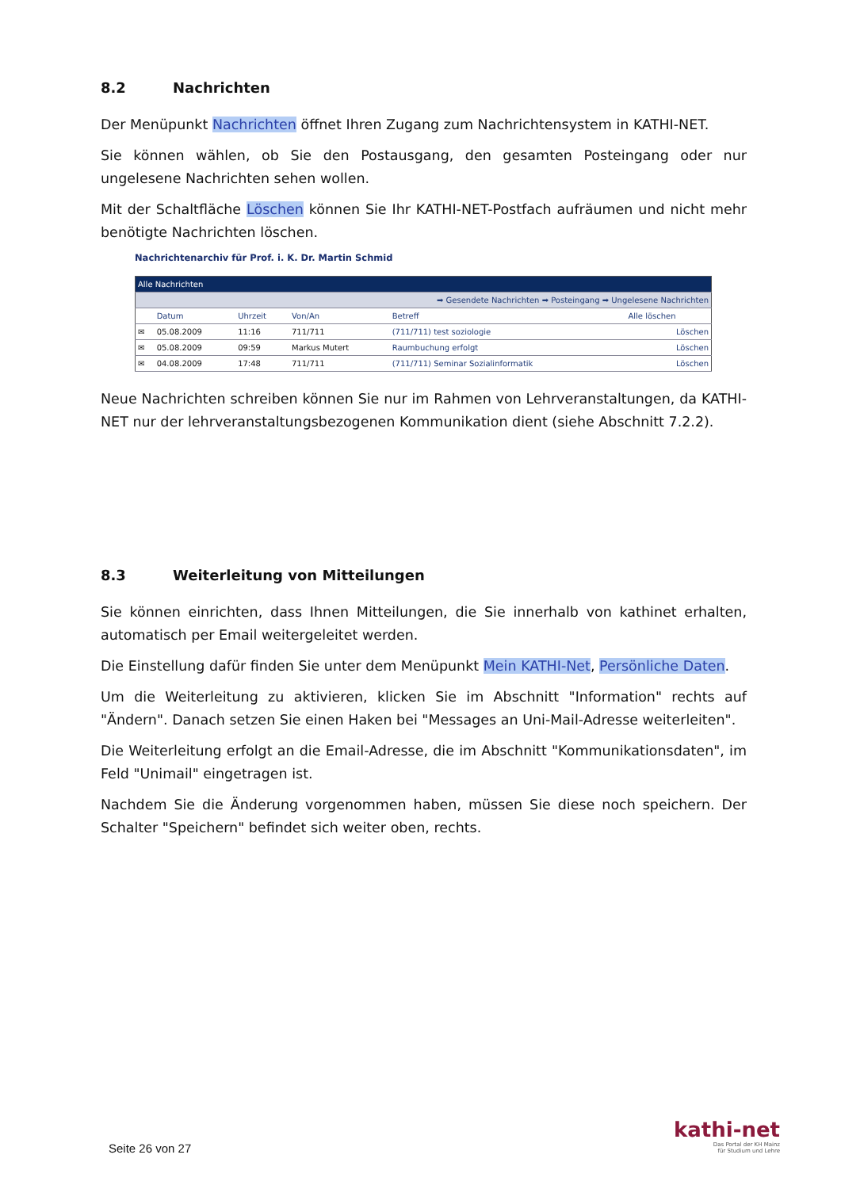8.2 Nachrichten
Der Menüpunkt Nachrichten öffnet Ihren Zugang zum Nachrichtensystem in KATHI-NET.
Sie können wählen, ob Sie den Postausgang, den gesamten Posteingang oder nur ungelesene Nachrichten sehen wollen.
Mit der Schaltfläche Löschen können Sie Ihr KATHI-NET-Postfach aufräumen und nicht mehr benötigte Nachrichten löschen.
Nachrichtenarchiv für Prof. i. K. Dr. Martin Schmid
| Alle Nachrichten | | | | | |
| ➡ Gesendete Nachrichten ➡ Posteingang ➡ Ungelesene Nachrichten | | | | | |
| | Datum | Uhrzeit | Von/An | Betreff | Alle löschen |
| ✉ | 05.08.2009 | 11:16 | 711/711 | (711/711) test soziologie | Löschen |
| ✉ | 05.08.2009 | 09:59 | Markus Mutert | Raumbuchung erfolgt | Löschen |
| ✉ | 04.08.2009 | 17:48 | 711/711 | (711/711) Seminar Sozialinformatik | Löschen |
Neue Nachrichten schreiben können Sie nur im Rahmen von Lehrveranstaltungen, da KATHI-NET nur der lehrveranstaltungsbezogenen Kommunikation dient (siehe Abschnitt 7.2.2).
8.3 Weiterleitung von Mitteilungen
Sie können einrichten, dass Ihnen Mitteilungen, die Sie innerhalb von kathinet erhalten, automatisch per Email weitergeleitet werden.
Die Einstellung dafür finden Sie unter dem Menüpunkt Mein KATHI-Net, Persönliche Daten.
Um die Weiterleitung zu aktivieren, klicken Sie im Abschnitt "Information" rechts auf "Ändern". Danach setzen Sie einen Haken bei "Messages an Uni-Mail-Adresse weiterleiten".
Die Weiterleitung erfolgt an die Email-Adresse, die im Abschnitt "Kommunikationsdaten", im Feld "Unimail" eingetragen ist.
Nachdem Sie die Änderung vorgenommen haben, müssen Sie diese noch speichern. Der Schalter "Speichern" befindet sich weiter oben, rechts.
Seite 26 von 27
kathi-net
Das Portal der KH Mainz
für Studium und Lehre